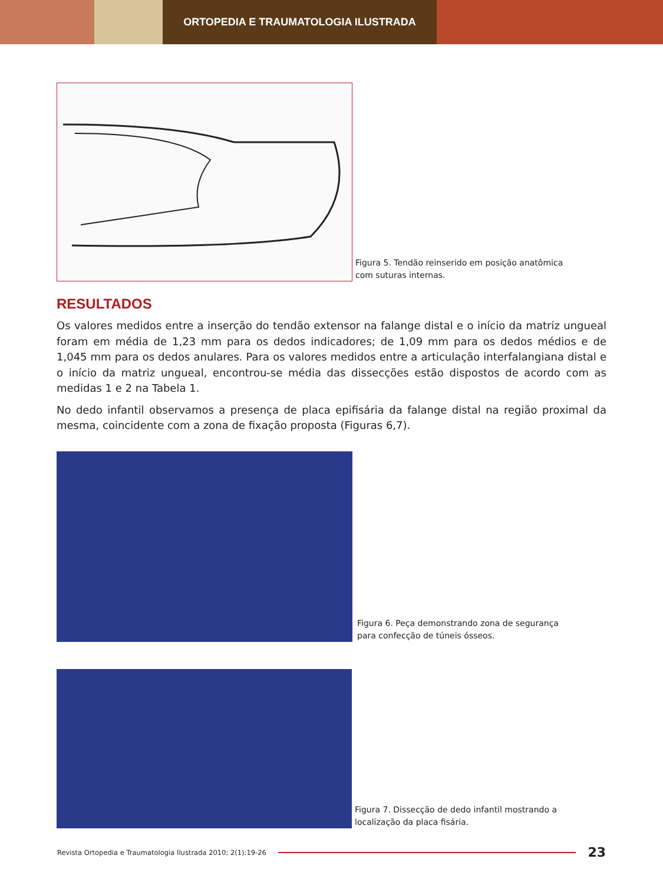ORTOPEDIA E TRAUMATOLOGIA ILUSTRADA
Figura 5. Tendão reinserido em posição anatômica com suturas internas.
RESULTADOS
Os valores medidos entre a inserção do tendão extensor na falange distal e o início da matriz ungueal foram em média de 1,23 mm para os dedos indicadores; de 1,09 mm para os dedos médios e de 1,045 mm para os dedos anulares. Para os valores medidos entre a articulação interfalangiana distal e o início da matriz ungueal, encontrou-se média das dissecções estão dispostos de acordo com as medidas 1 e 2 na Tabela 1.
No dedo infantil observamos a presença de placa epifisária da falange distal na região proximal da mesma, coincidente com a zona de fixação proposta (Figuras 6,7).
Figura 6. Peça demonstrando zona de segurança para confecção de túneis ósseos.
Figura 7. Dissecção de dedo infantil mostrando a localização da placa fisária.
Revista Ortopedia e Traumatologia Ilustrada 2010; 2(1):19-26 23